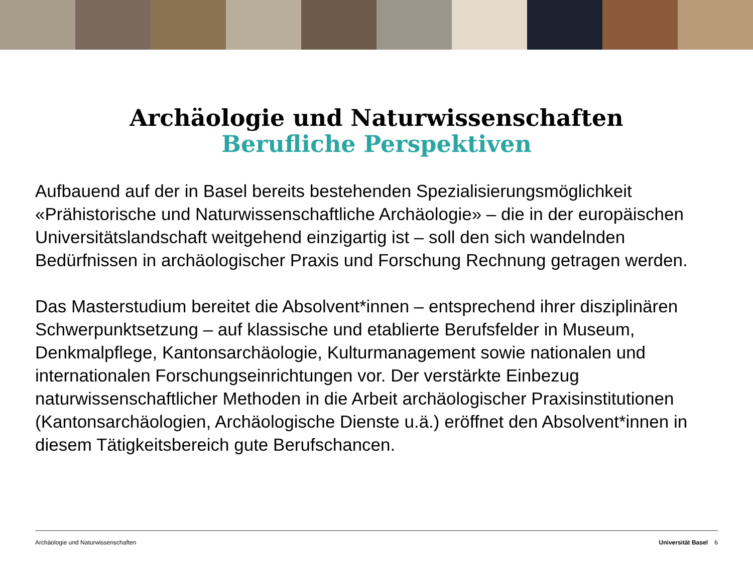Archäologie und Naturwissenschaften
Berufliche Perspektiven
Aufbauend auf der in Basel bereits bestehenden Spezialisierungsmöglichkeit «Prähistorische und Naturwissenschaftliche Archäologie» – die in der europäischen Universitätslandschaft weitgehend einzigartig ist – soll den sich wandelnden Bedürfnissen in archäologischer Praxis und Forschung Rechnung getragen werden.
Das Masterstudium bereitet die Absolvent*innen – entsprechend ihrer disziplinären Schwerpunktsetzung – auf klassische und etablierte Berufsfelder in Museum, Denkmalpflege, Kantonsarchäologie, Kulturmanagement sowie nationalen und internationalen Forschungseinrichtungen vor. Der verstärkte Einbezug naturwissenschaftlicher Methoden in die Arbeit archäologischer Praxisinstitutionen (Kantonsarchäologien, Archäologische Dienste u.ä.) eröffnet den Absolvent*innen in diesem Tätigkeitsbereich gute Berufschancen.
Archäologie und Naturwissenschaften Universität Basel 6